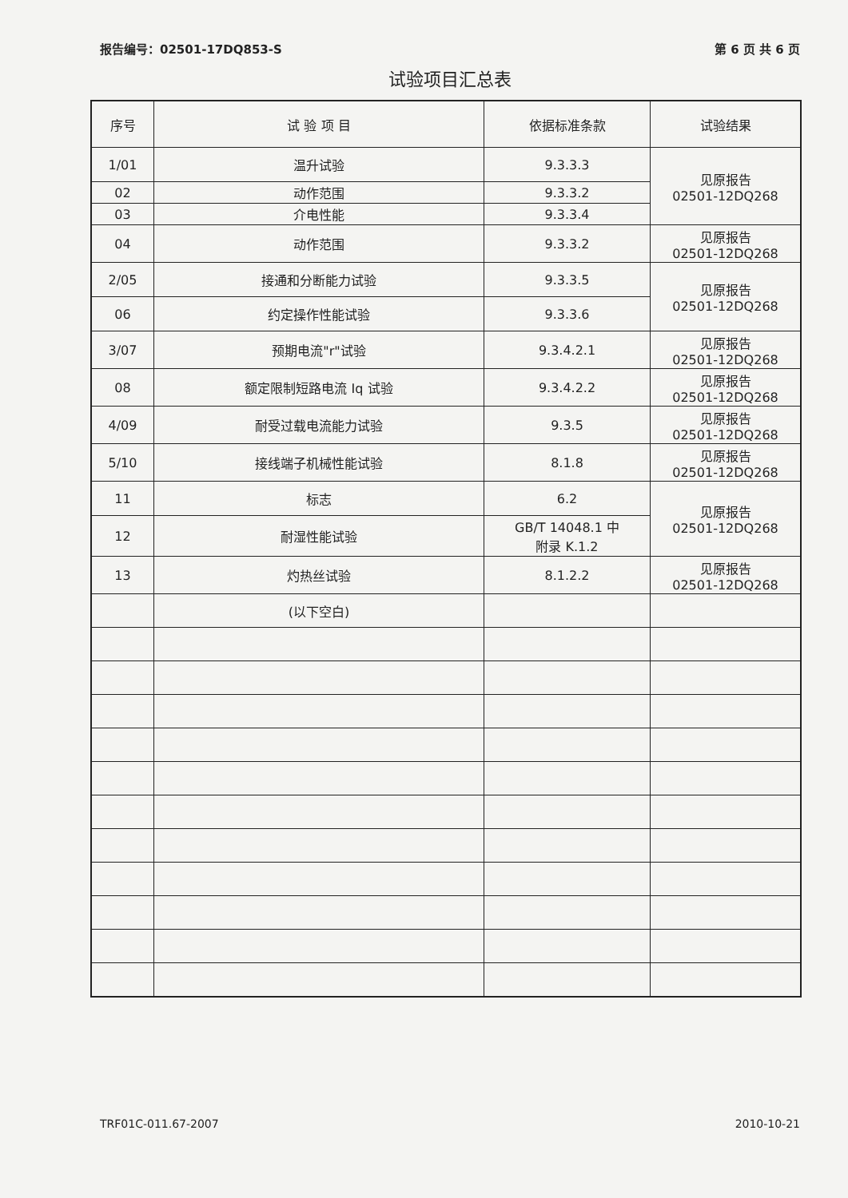报告编号：02501-17DQ853-S 第 6 页 共 6 页
试验项目汇总表
| 序号 | 试 验 项 目 | 依据标准条款 | 试验结果 |
| --- | --- | --- | --- |
| 1/01 | 温升试验 | 9.3.3.3 | 见原报告 02501-12DQ268 |
| 02 | 动作范围 | 9.3.3.2 | |
| 03 | 介电性能 | 9.3.3.4 | |
| 04 | 动作范围 | 9.3.3.2 | 见原报告 02501-12DQ268 |
| 2/05 | 接通和分断能力试验 | 9.3.3.5 | 见原报告 02501-12DQ268 |
| 06 | 约定操作性能试验 | 9.3.3.6 | |
| 3/07 | 预期电流"r"试验 | 9.3.4.2.1 | 见原报告 02501-12DQ268 |
| 08 | 额定限制短路电流 Iq 试验 | 9.3.4.2.2 | 见原报告 02501-12DQ268 |
| 4/09 | 耐受过载电流能力试验 | 9.3.5 | 见原报告 02501-12DQ268 |
| 5/10 | 接线端子机械性能试验 | 8.1.8 | 见原报告 02501-12DQ268 |
| 11 | 标志 | 6.2 | 见原报告 02501-12DQ268 |
| 12 | 耐湿性能试验 | GB/T 14048.1 中 附录 K.1.2 | |
| 13 | 灼热丝试验 | 8.1.2.2 | 见原报告 02501-12DQ268 |
| | (以下空白) | | |
TRF01C-011.67-2007 2010-10-21